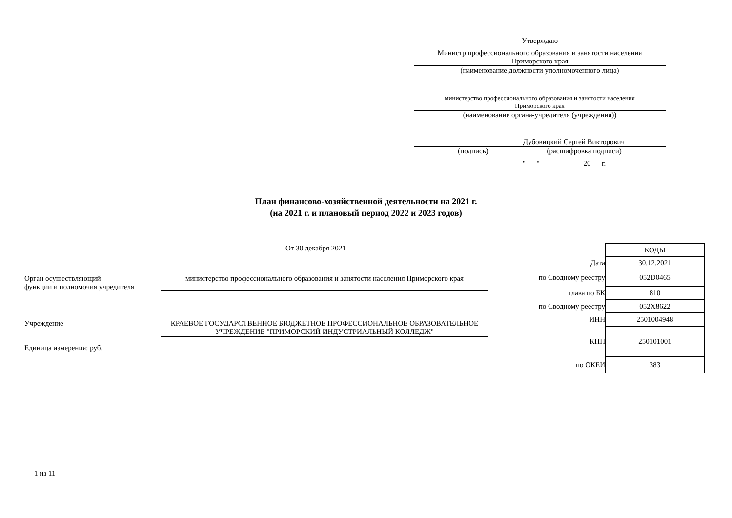Утверждаю
Министр профессионального образования и занятости населения
Приморского края
(наименование должности уполномоченного лица)
министерство профессионального образования и занятости населения
Приморского края
(наименование органа-учредителя (учреждения))
Дубовицкий Сергей Викторович
(подпись) (расшифровка подписи)
"___" ___________ 20___г.
План финансово-хозяйственной деятельности на 2021 г.
(на 2021 г. и плановый период 2022 и 2023 годов)
От 30 декабря 2021
Орган осуществляющий
функции и полномочия учредителя
министерство профессионального образования и занятости населения Приморского края
Учреждение КРАЕВОЕ ГОСУДАРСТВЕННОЕ БЮДЖЕТНОЕ ПРОФЕССИОНАЛЬНОЕ ОБРАЗОВАТЕЛЬНОЕ УЧРЕЖДЕНИЕ "ПРИМОРСКИЙ ИНДУСТРИАЛЬНЫЙ КОЛЛЕДЖ"
Единица измерения: руб.
1 из 11
| | КОДЫ |
| Дата | 30.12.2021 |
| по Сводному реестру | 052D0465 |
| глава по БК | 810 |
| по Сводному реестру | 052Х8622 |
| ИНН | 2501004948 |
| КПП | 250101001 |
| по ОКЕИ | 383 |